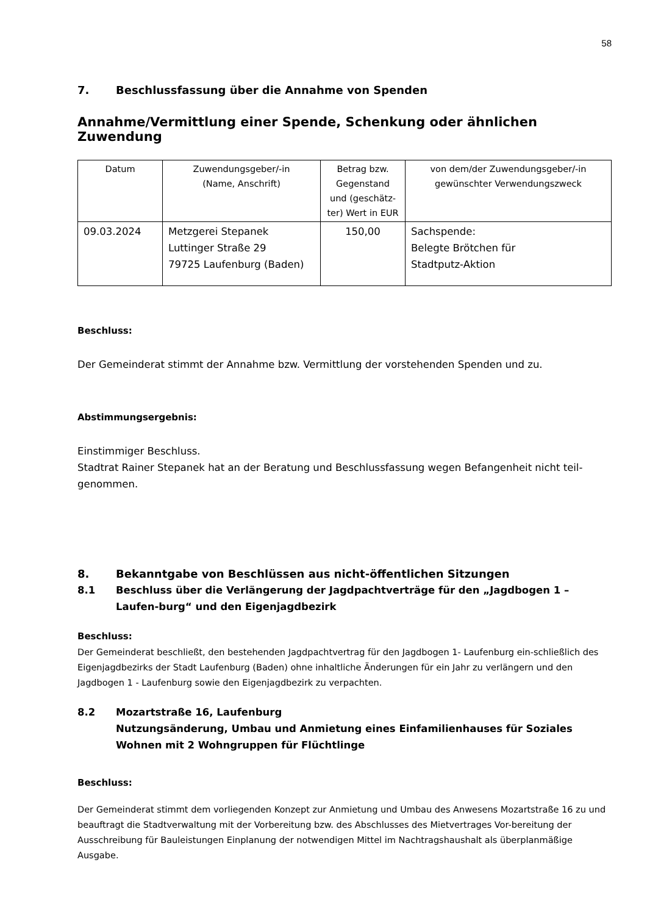58
7. Beschlussfassung über die Annahme von Spenden
Annahme/Vermittlung einer Spende, Schenkung oder ähnlichen Zuwendung
| Datum | Zuwendungsgeber/-in (Name, Anschrift) | Betrag bzw. Gegenstand und (geschätz-ter) Wert in EUR | von dem/der Zuwendungsgeber/-in gewünschter Verwendungszweck |
| --- | --- | --- | --- |
| 09.03.2024 | Metzgerei Stepanek Luttinger Straße 29 79725 Laufenburg (Baden) | 150,00 | Sachspende: Belegte Brötchen für Stadtputz-Aktion |
Beschluss:
Der Gemeinderat stimmt der Annahme bzw. Vermittlung der vorstehenden Spenden und zu.
Abstimmungsergebnis:
Einstimmiger Beschluss.
Stadtrat Rainer Stepanek hat an der Beratung und Beschlussfassung wegen Befangenheit nicht teil-genommen.
8. Bekanntgabe von Beschlüssen aus nicht-öffentlichen Sitzungen
8.1 Beschluss über die Verlängerung der Jagdpachtverträge für den „Jagdbogen 1 – Laufen-burg“ und den Eigenjagdbezirk
Beschluss:
Der Gemeinderat beschließt, den bestehenden Jagdpachtvertrag für den Jagdbogen 1- Laufenburg ein-schließlich des Eigenjagdbezirks der Stadt Laufenburg (Baden) ohne inhaltliche Änderungen für ein Jahr zu verlängern und den Jagdbogen 1 - Laufenburg sowie den Eigenjagdbezirk zu verpachten.
8.2 Mozartstraße 16, Laufenburg
Nutzungsänderung, Umbau und Anmietung eines Einfamilienhauses für Soziales Wohnen mit 2 Wohngruppen für Flüchtlinge
Beschluss:
Der Gemeinderat stimmt dem vorliegenden Konzept zur Anmietung und Umbau des Anwesens Mozartstraße 16 zu und beauftragt die Stadtverwaltung mit der Vorbereitung bzw. des Abschlusses des Mietvertrages Vor-bereitung der Ausschreibung für Bauleistungen Einplanung der notwendigen Mittel im Nachtragshaushalt als überplanmäßige Ausgabe.